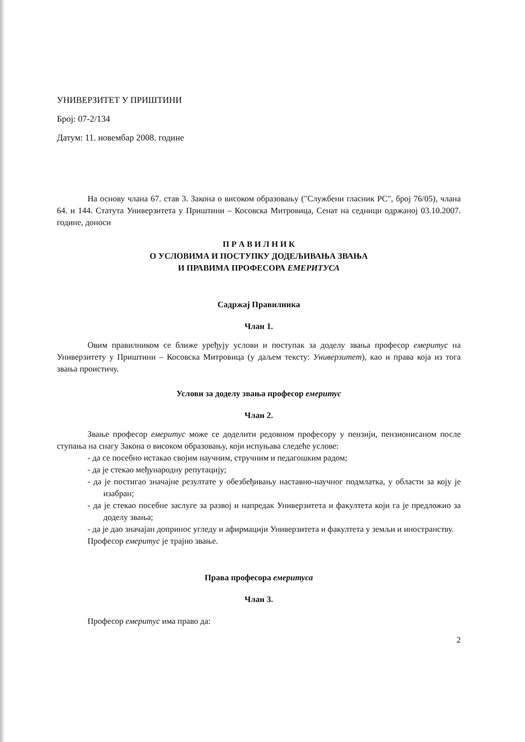УНИВЕРЗИТЕТ У ПРИШТИНИ
Број: 07-2/134
Датум: 11. новембар 2008. године
На основу члана 67. став 3. Закона о високом образовању ("Службени гласник РС", број 76/05), члана 64. и 144. Статута Универзитета у Приштини – Косовска Митровица, Сенат на седници одржаној 03.10.2007. године, доноси
П Р А В И Л Н И К
О УСЛОВИМА И ПОСТУПКУ ДОДЕЉИВАЊА ЗВАЊА
И ПРАВИМА ПРОФЕСОРА ЕМЕРИТУСА
Садржај Правилника
Члан 1.
Овим правилником се ближе уређују услови и поступак за доделу звања професор емеритус на Универзитету у Приштини – Косовска Митровица (у даљем тексту: Универзитет), као и права која из тога звања проистичу.
Услови за доделу звања професор емеритус
Члан 2.
Звање професор емеритус може се доделити редовном професору у пензији, пензионисаном после ступања на снагу Закона о високом образовању, који испуњава следеће услове:
- да се посебно истакао својим научним, стручним и педагошким радом;
- да је стекао међународну репутацију;
- да је постигао значајне резултате у обезбеђивању наставно-научног подмлатка, у области за коју је изабран;
- да је стекао посебне заслуге за развој и напредак Универзитета и факултета који га је предложио за доделу звања;
- да је дао значајан допринос угледу и афирмацији Универзитета и факултета у земљи и иностранству.
Професор емеритус је трајно звање.
Права професора емеритуса
Члан 3.
Професор емеритус има право да:
2